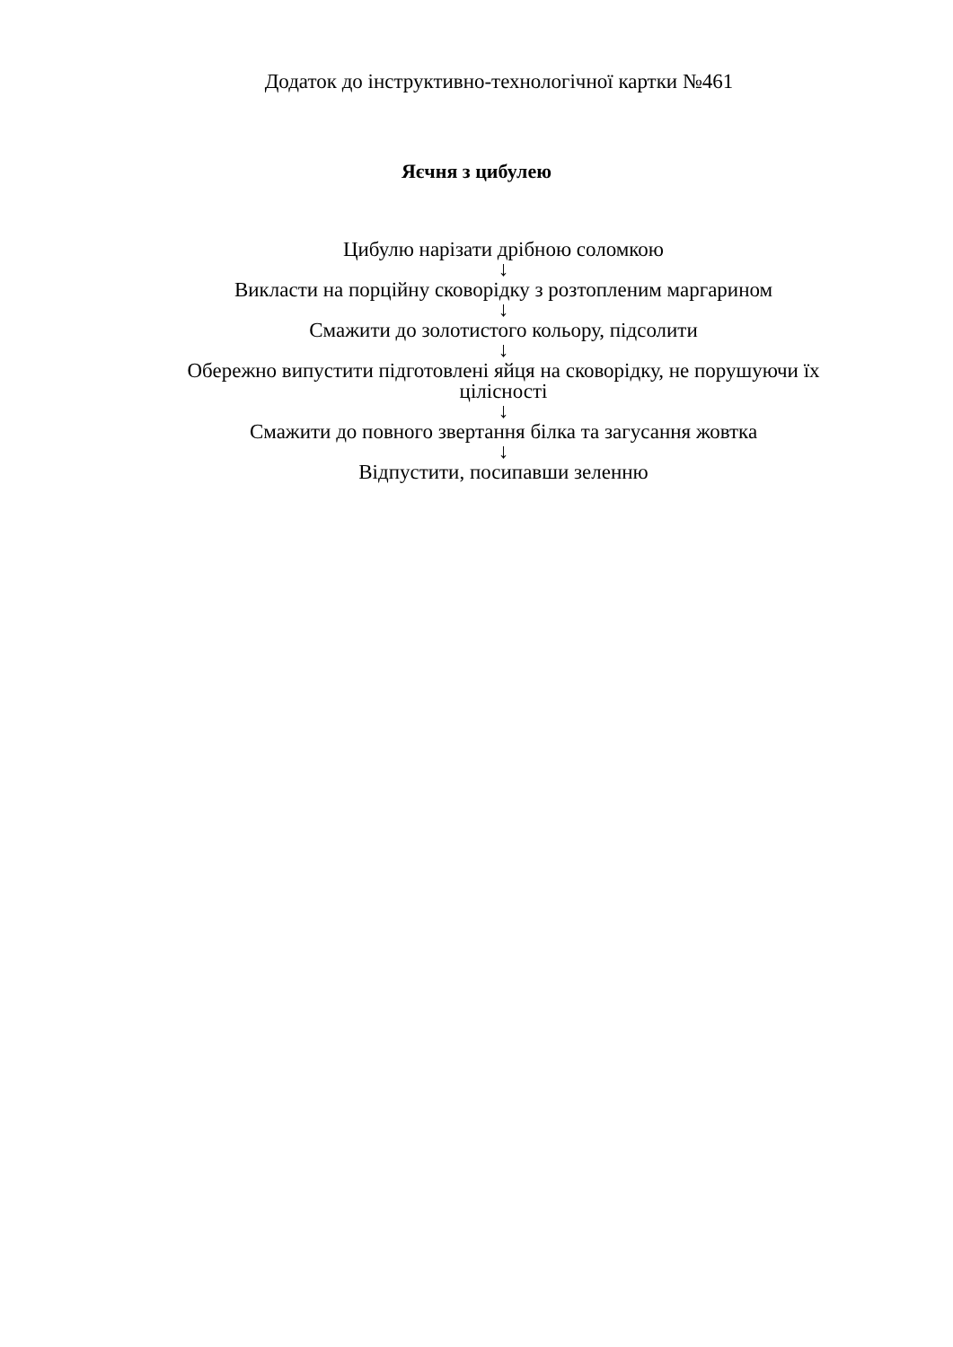Додаток до інструктивно-технологічної картки №461
Яєчня з цибулею
Цибулю нарізати дрібною соломкою
↓
Викласти на порційну сковорідку з розтопленим маргарином
↓
Смажити до золотистого кольору, підсолити
↓
Обережно випустити підготовлені яйця на сковорідку, не порушуючи їх цілісності
↓
Смажити до повного звертання білка та загусання жовтка
↓
Відпустити, посипавши зеленню